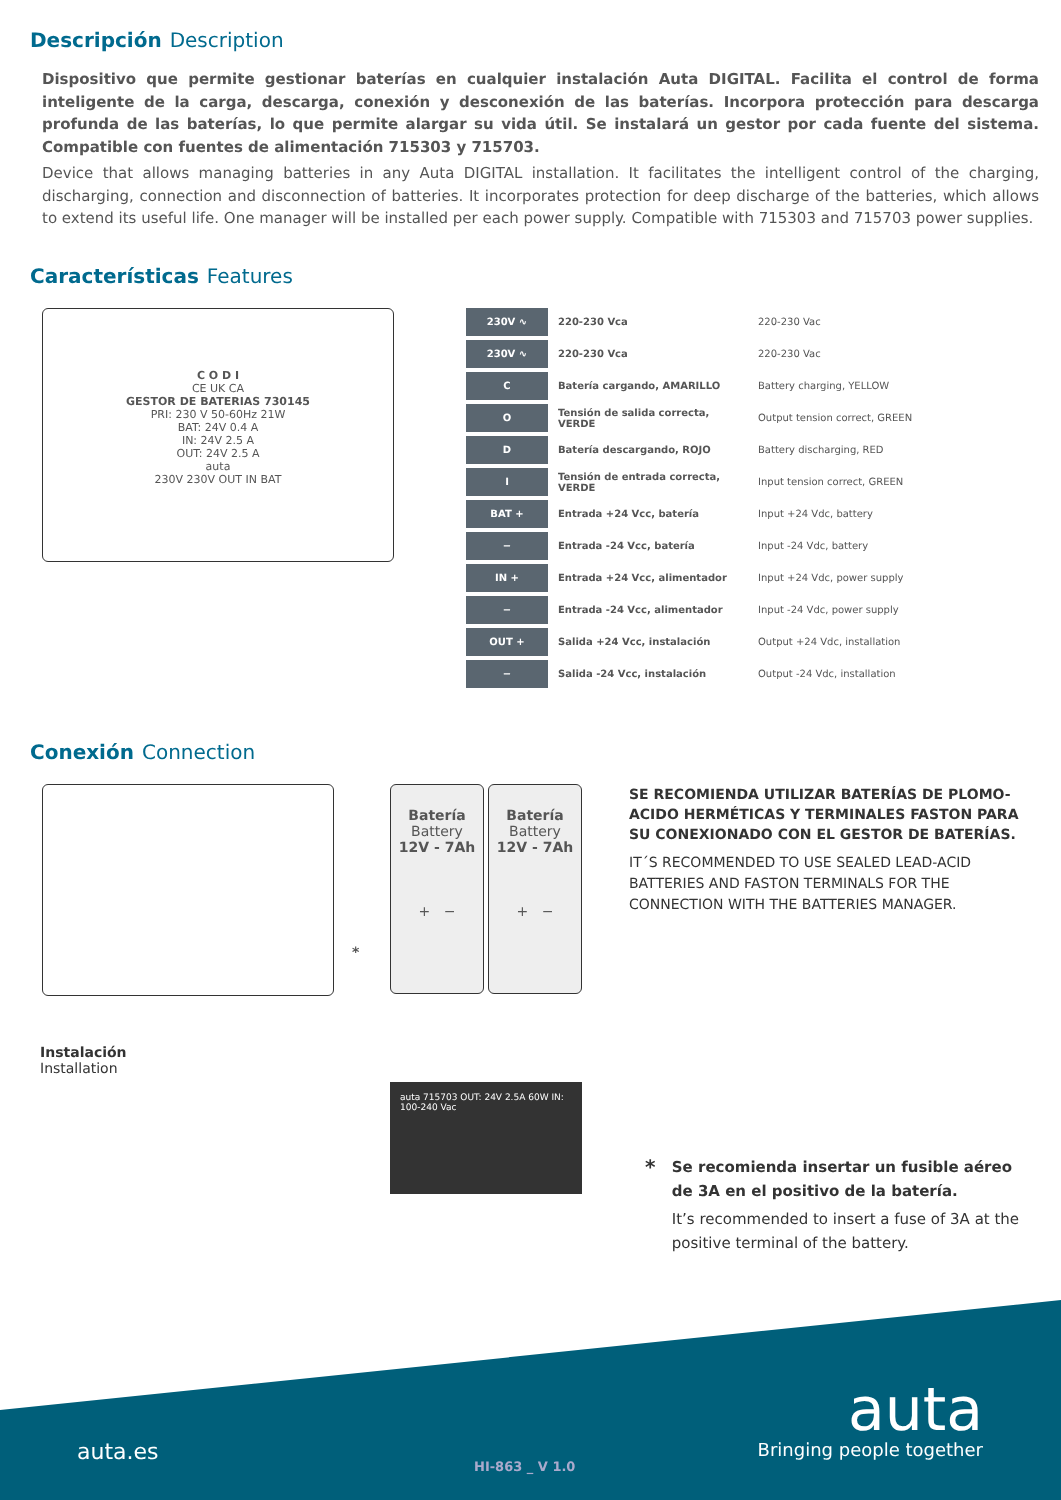Descripción Description
Dispositivo que permite gestionar baterías en cualquier instalación Auta DIGITAL. Facilita el control de forma inteligente de la carga, descarga, conexión y desconexión de las baterías. Incorpora protección para descarga profunda de las baterías, lo que permite alargar su vida útil. Se instalará un gestor por cada fuente del sistema. Compatible con fuentes de alimentación 715303 y 715703.
Device that allows managing batteries in any Auta DIGITAL installation. It facilitates the intelligent control of the charging, discharging, connection and disconnection of batteries. It incorporates protection for deep discharge of the batteries, which allows to extend its useful life. One manager will be installed per each power supply. Compatible with 715303 and 715703 power supplies.
Características Features
C O D I
CE UK CA
GESTOR DE BATERIAS 730145
PRI: 230 V 50-60Hz 21W
BAT: 24V 0.4 A
IN: 24V 2.5 A
OUT: 24V 2.5 A
auta
230V 230V OUT IN BAT
| 230V ∿ | 220-230 Vca | 220-230 Vac |
| 230V ∿ | 220-230 Vca | 220-230 Vac |
| C | Batería cargando, AMARILLO | Battery charging, YELLOW |
| O | Tensión de salida correcta, VERDE | Output tension correct, GREEN |
| D | Batería descargando, ROJO | Battery discharging, RED |
| I | Tensión de entrada correcta, VERDE | Input tension correct, GREEN |
| BAT + | Entrada +24 Vcc, batería | Input +24 Vdc, battery |
| − | Entrada -24 Vcc, batería | Input -24 Vdc, battery |
| IN + | Entrada +24 Vcc, alimentador | Input +24 Vdc, power supply |
| − | Entrada -24 Vcc, alimentador | Input -24 Vdc, power supply |
| OUT + | Salida +24 Vcc, instalación | Output +24 Vdc, installation |
| − | Salida -24 Vcc, instalación | Output -24 Vdc, installation |
Conexión Connection
Batería
Battery
12V - 7Ah
+ −
Batería
Battery
12V - 7Ah
+ −
*
Instalación
Installation
auta 715703 OUT: 24V 2.5A 60W IN: 100-240 Vac
SE RECOMIENDA UTILIZAR BATERÍAS DE PLOMO-ACIDO HERMÉTICAS Y TERMINALES FASTON PARA SU CONEXIONADO CON EL GESTOR DE BATERÍAS.
IT´S RECOMMENDED TO USE SEALED LEAD-ACID BATTERIES AND FASTON TERMINALS FOR THE CONNECTION WITH THE BATTERIES MANAGER.
*
Se recomienda insertar un fusible aéreo de 3A en el positivo de la batería.
It’s recommended to insert a fuse of 3A at the positive terminal of the battery.
auta.es
HI-863 _ V 1.0
auta
Bringing people together